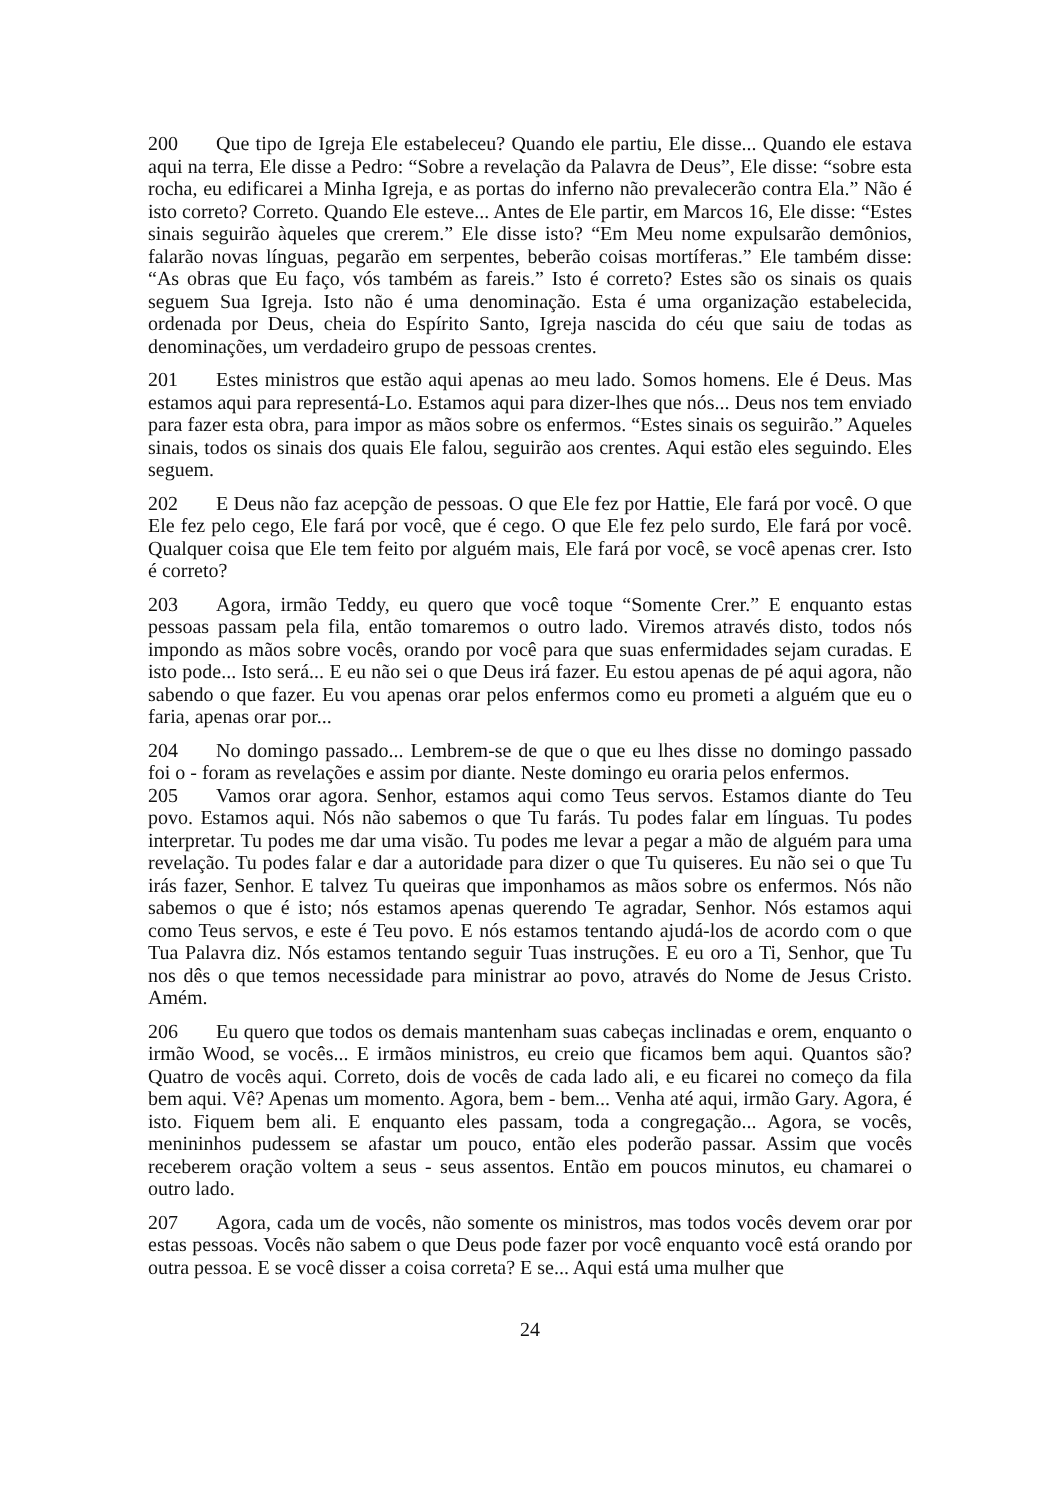200 Que tipo de Igreja Ele estabeleceu? Quando ele partiu, Ele disse... Quando ele estava aqui na terra, Ele disse a Pedro: “Sobre a revelação da Palavra de Deus”, Ele disse: “sobre esta rocha, eu edificarei a Minha Igreja, e as portas do inferno não prevalecerão contra Ela.” Não é isto correto? Correto. Quando Ele esteve... Antes de Ele partir, em Marcos 16, Ele disse: “Estes sinais seguirão àqueles que crerem.” Ele disse isto? “Em Meu nome expulsarão demônios, falarão novas línguas, pegarão em serpentes, beberão coisas mortíferas.” Ele também disse: “As obras que Eu faço, vós também as fareis.” Isto é correto? Estes são os sinais os quais seguem Sua Igreja. Isto não é uma denominação. Esta é uma organização estabelecida, ordenada por Deus, cheia do Espírito Santo, Igreja nascida do céu que saiu de todas as denominações, um verdadeiro grupo de pessoas crentes.
201 Estes ministros que estão aqui apenas ao meu lado. Somos homens. Ele é Deus. Mas estamos aqui para representá-Lo. Estamos aqui para dizer-lhes que nós... Deus nos tem enviado para fazer esta obra, para impor as mãos sobre os enfermos. “Estes sinais os seguirão.” Aqueles sinais, todos os sinais dos quais Ele falou, seguirão aos crentes. Aqui estão eles seguindo. Eles seguem.
202 E Deus não faz acepção de pessoas. O que Ele fez por Hattie, Ele fará por você. O que Ele fez pelo cego, Ele fará por você, que é cego. O que Ele fez pelo surdo, Ele fará por você. Qualquer coisa que Ele tem feito por alguém mais, Ele fará por você, se você apenas crer. Isto é correto?
203 Agora, irmão Teddy, eu quero que você toque “Somente Crer.” E enquanto estas pessoas passam pela fila, então tomaremos o outro lado. Viremos através disto, todos nós impondo as mãos sobre vocês, orando por você para que suas enfermidades sejam curadas. E isto pode... Isto será... E eu não sei o que Deus irá fazer. Eu estou apenas de pé aqui agora, não sabendo o que fazer. Eu vou apenas orar pelos enfermos como eu prometi a alguém que eu o faria, apenas orar por...
204 No domingo passado... Lembrem-se de que o que eu lhes disse no domingo passado foi o - foram as revelações e assim por diante. Neste domingo eu oraria pelos enfermos.
205 Vamos orar agora. Senhor, estamos aqui como Teus servos. Estamos diante do Teu povo. Estamos aqui. Nós não sabemos o que Tu farás. Tu podes falar em línguas. Tu podes interpretar. Tu podes me dar uma visão. Tu podes me levar a pegar a mão de alguém para uma revelação. Tu podes falar e dar a autoridade para dizer o que Tu quiseres. Eu não sei o que Tu irás fazer, Senhor. E talvez Tu queiras que imponhamos as mãos sobre os enfermos. Nós não sabemos o que é isto; nós estamos apenas querendo Te agradar, Senhor. Nós estamos aqui como Teus servos, e este é Teu povo. E nós estamos tentando ajudá-los de acordo com o que Tua Palavra diz. Nós estamos tentando seguir Tuas instruções. E eu oro a Ti, Senhor, que Tu nos dês o que temos necessidade para ministrar ao povo, através do Nome de Jesus Cristo. Amém.
206 Eu quero que todos os demais mantenham suas cabeças inclinadas e orem, enquanto o irmão Wood, se vocês... E irmãos ministros, eu creio que ficamos bem aqui. Quantos são? Quatro de vocês aqui. Correto, dois de vocês de cada lado ali, e eu ficarei no começo da fila bem aqui. Vê? Apenas um momento. Agora, bem - bem... Venha até aqui, irmão Gary. Agora, é isto. Fiquem bem ali. E enquanto eles passam, toda a congregação... Agora, se vocês, menininhos pudessem se afastar um pouco, então eles poderão passar. Assim que vocês receberem oração voltem a seus - seus assentos. Então em poucos minutos, eu chamarei o outro lado.
207 Agora, cada um de vocês, não somente os ministros, mas todos vocês devem orar por estas pessoas. Vocês não sabem o que Deus pode fazer por você enquanto você está orando por outra pessoa. E se você disser a coisa correta? E se... Aqui está uma mulher que
24